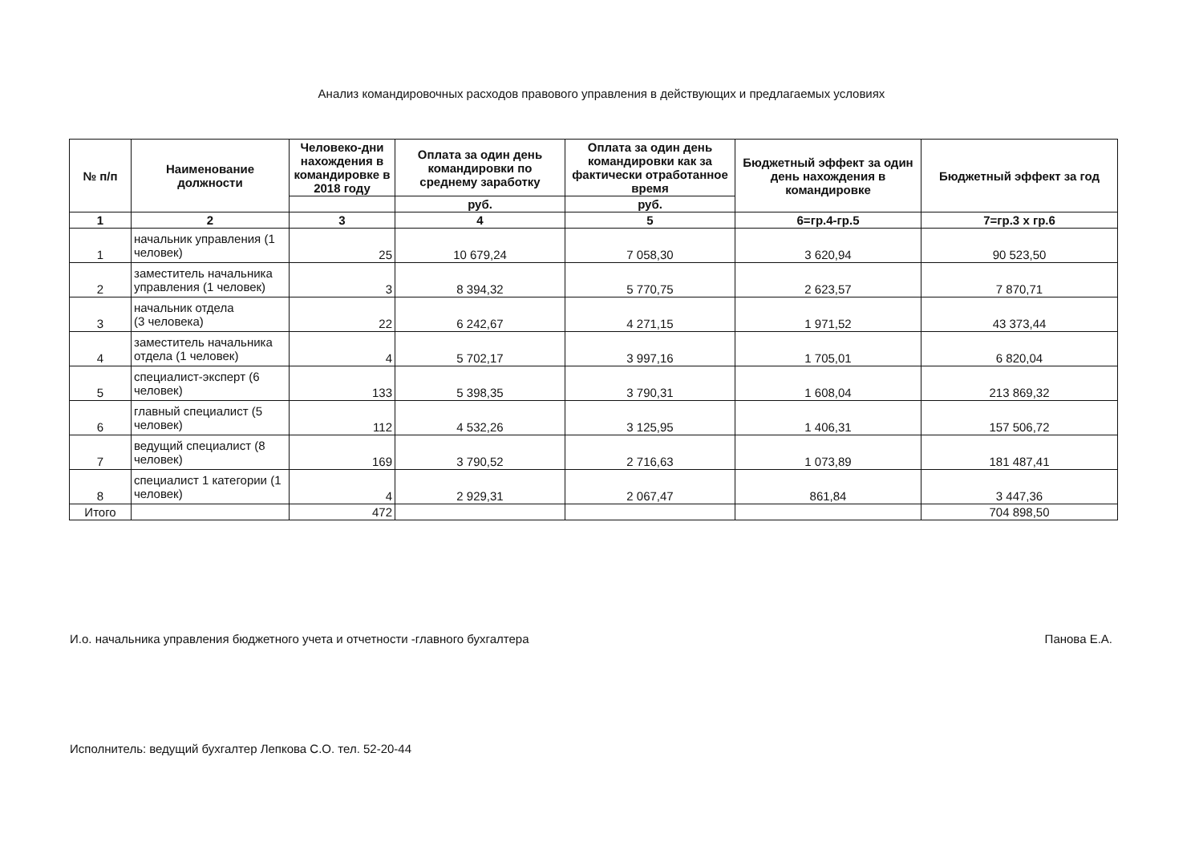Анализ командировочных расходов правового управления в действующих и предлагаемых условиях
| № п/п | Наименование должности | Человеко-дни нахождения в командировке в 2018 году | Оплата за один день командировки по среднему заработку | Оплата за один день командировки как за фактически отработанное время | Бюджетный эффект за один день нахождения в командировке | Бюджетный эффект за год |
| --- | --- | --- | --- | --- | --- | --- |
| | | | руб. | руб. | | |
| 1 | 2 | 3 | 4 | 5 | 6=гр.4-гр.5 | 7=гр.3 х гр.6 |
| 1 | начальник управления (1 человек) | 25 | 10 679,24 | 7 058,30 | 3 620,94 | 90 523,50 |
| 2 | заместитель начальника управления (1 человек) | 3 | 8 394,32 | 5 770,75 | 2 623,57 | 7 870,71 |
| 3 | начальник отдела (3 человека) | 22 | 6 242,67 | 4 271,15 | 1 971,52 | 43 373,44 |
| 4 | заместитель начальника отдела (1 человек) | 4 | 5 702,17 | 3 997,16 | 1 705,01 | 6 820,04 |
| 5 | специалист-эксперт (6 человек) | 133 | 5 398,35 | 3 790,31 | 1 608,04 | 213 869,32 |
| 6 | главный специалист (5 человек) | 112 | 4 532,26 | 3 125,95 | 1 406,31 | 157 506,72 |
| 7 | ведущий специалист (8 человек) | 169 | 3 790,52 | 2 716,63 | 1 073,89 | 181 487,41 |
| 8 | специалист 1 категории (1 человек) | 4 | 2 929,31 | 2 067,47 | 861,84 | 3 447,36 |
| Итого | | 472 | | | | 704 898,50 |
И.о. начальника управления бюджетного учета и отчетности -главного бухгалтера Панова Е.А.
Исполнитель: ведущий бухгалтер Лепкова С.О. тел. 52-20-44